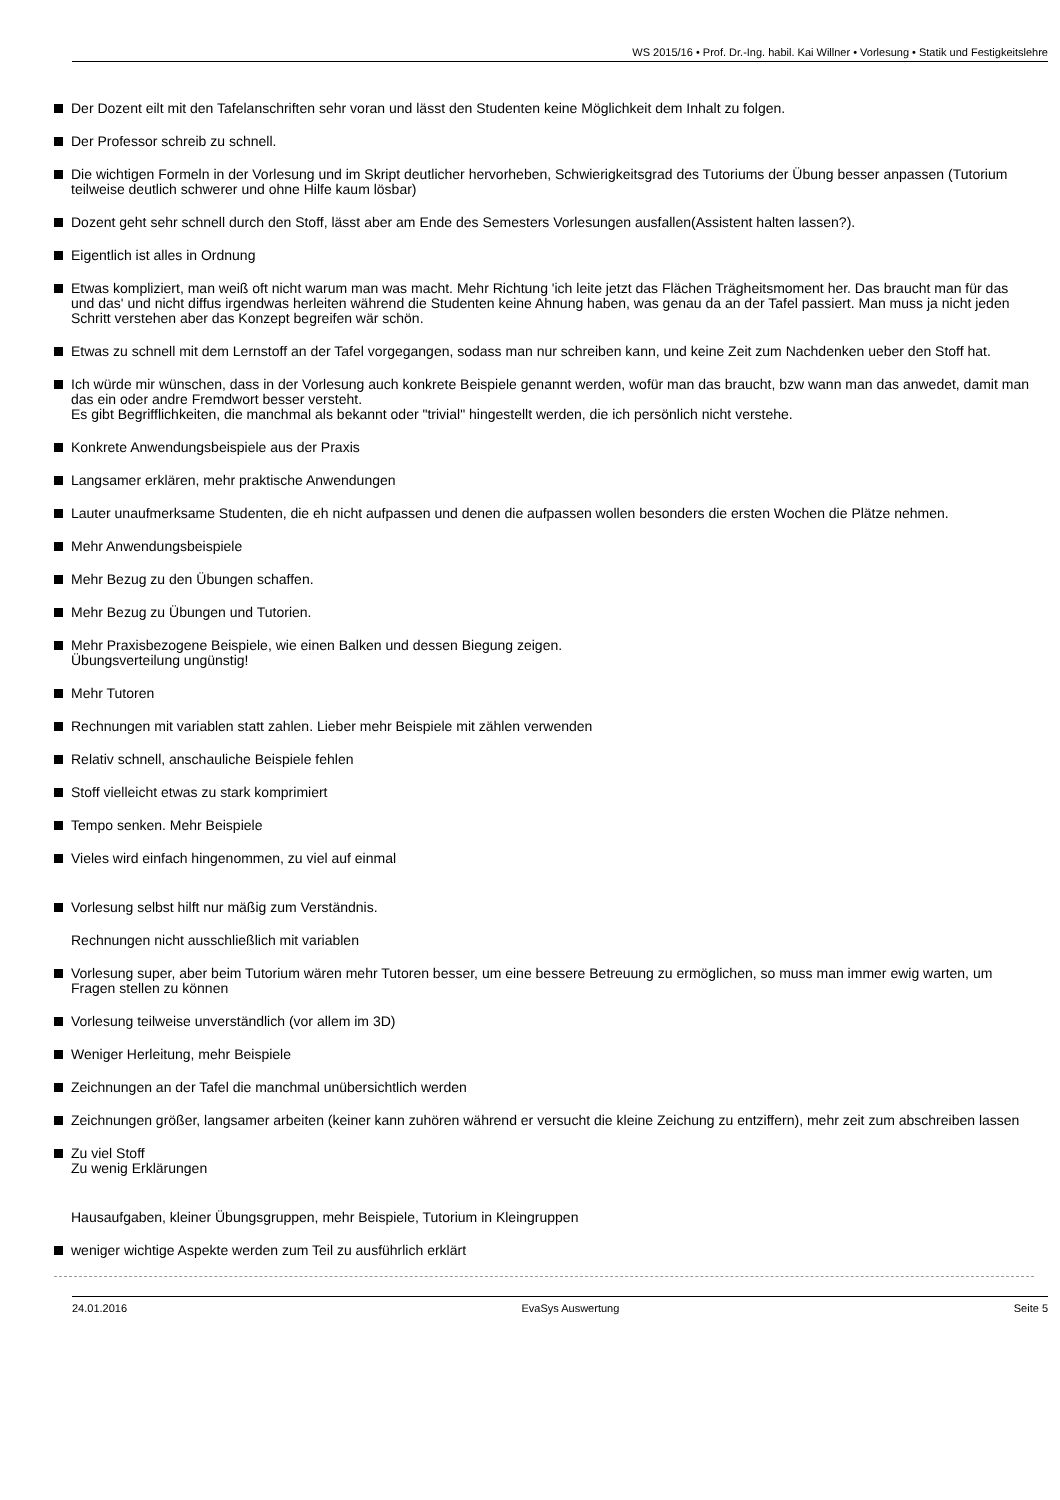WS 2015/16 • Prof. Dr.-Ing. habil. Kai Willner • Vorlesung • Statik und Festigkeitslehre
Der Dozent eilt mit den Tafelanschriften sehr voran und lässt den Studenten keine Möglichkeit dem Inhalt zu folgen.
Der Professor schreib zu schnell.
Die wichtigen Formeln in der Vorlesung und im Skript deutlicher hervorheben, Schwierigkeitsgrad des Tutoriums der Übung besser anpassen (Tutorium teilweise deutlich schwerer und ohne Hilfe kaum lösbar)
Dozent geht sehr schnell durch den Stoff, lässt aber am Ende des Semesters Vorlesungen ausfallen(Assistent halten lassen?).
Eigentlich ist alles in Ordnung
Etwas kompliziert, man weiß oft nicht warum man was macht. Mehr Richtung 'ich leite jetzt das Flächen Trägheitsmoment her. Das braucht man für das und das' und nicht diffus irgendwas herleiten während die Studenten keine Ahnung haben, was genau da an der Tafel passiert. Man muss ja nicht jeden Schritt verstehen aber das Konzept begreifen wär schön.
Etwas zu schnell mit dem Lernstoff an der Tafel vorgegangen, sodass man nur schreiben kann, und keine Zeit zum Nachdenken ueber den Stoff hat.
Ich würde mir wünschen, dass in der Vorlesung auch konkrete Beispiele genannt werden, wofür man das braucht, bzw wann man das anwedet, damit man das ein oder andre Fremdwort besser versteht.
Es gibt Begrifflichkeiten, die manchmal als bekannt oder "trivial" hingestellt werden, die ich persönlich nicht verstehe.
Konkrete Anwendungsbeispiele aus der Praxis
Langsamer erklären, mehr praktische Anwendungen
Lauter unaufmerksame Studenten, die eh nicht aufpassen und denen die aufpassen wollen besonders die ersten Wochen die Plätze nehmen.
Mehr Anwendungsbeispiele
Mehr Bezug zu den Übungen schaffen.
Mehr Bezug zu Übungen und Tutorien.
Mehr Praxisbezogene Beispiele, wie einen Balken und dessen Biegung zeigen.
Übungsverteilung ungünstig!
Mehr Tutoren
Rechnungen mit variablen statt zahlen. Lieber mehr Beispiele mit zählen verwenden
Relativ schnell, anschauliche Beispiele fehlen
Stoff vielleicht etwas zu stark komprimiert
Tempo senken. Mehr Beispiele
Vieles wird einfach hingenommen, zu viel auf einmal
Vorlesung selbst hilft nur mäßig zum Verständnis.
Rechnungen nicht ausschließlich mit variablen
Vorlesung super, aber beim Tutorium wären mehr Tutoren besser, um eine bessere Betreuung zu ermöglichen, so muss man immer ewig warten, um Fragen stellen zu können
Vorlesung teilweise unverständlich (vor allem im 3D)
Weniger Herleitung, mehr Beispiele
Zeichnungen an der Tafel die manchmal unübersichtlich werden
Zeichnungen größer, langsamer arbeiten (keiner kann zuhören während er versucht die kleine Zeichung zu entziffern), mehr zeit zum abschreiben lassen
Zu viel Stoff
Zu wenig Erklärungen
Hausaufgaben, kleiner Übungsgruppen, mehr Beispiele, Tutorium in Kleingruppen
weniger wichtige Aspekte werden zum Teil zu ausführlich erklärt
24.01.2016 EvaSys Auswertung Seite 5